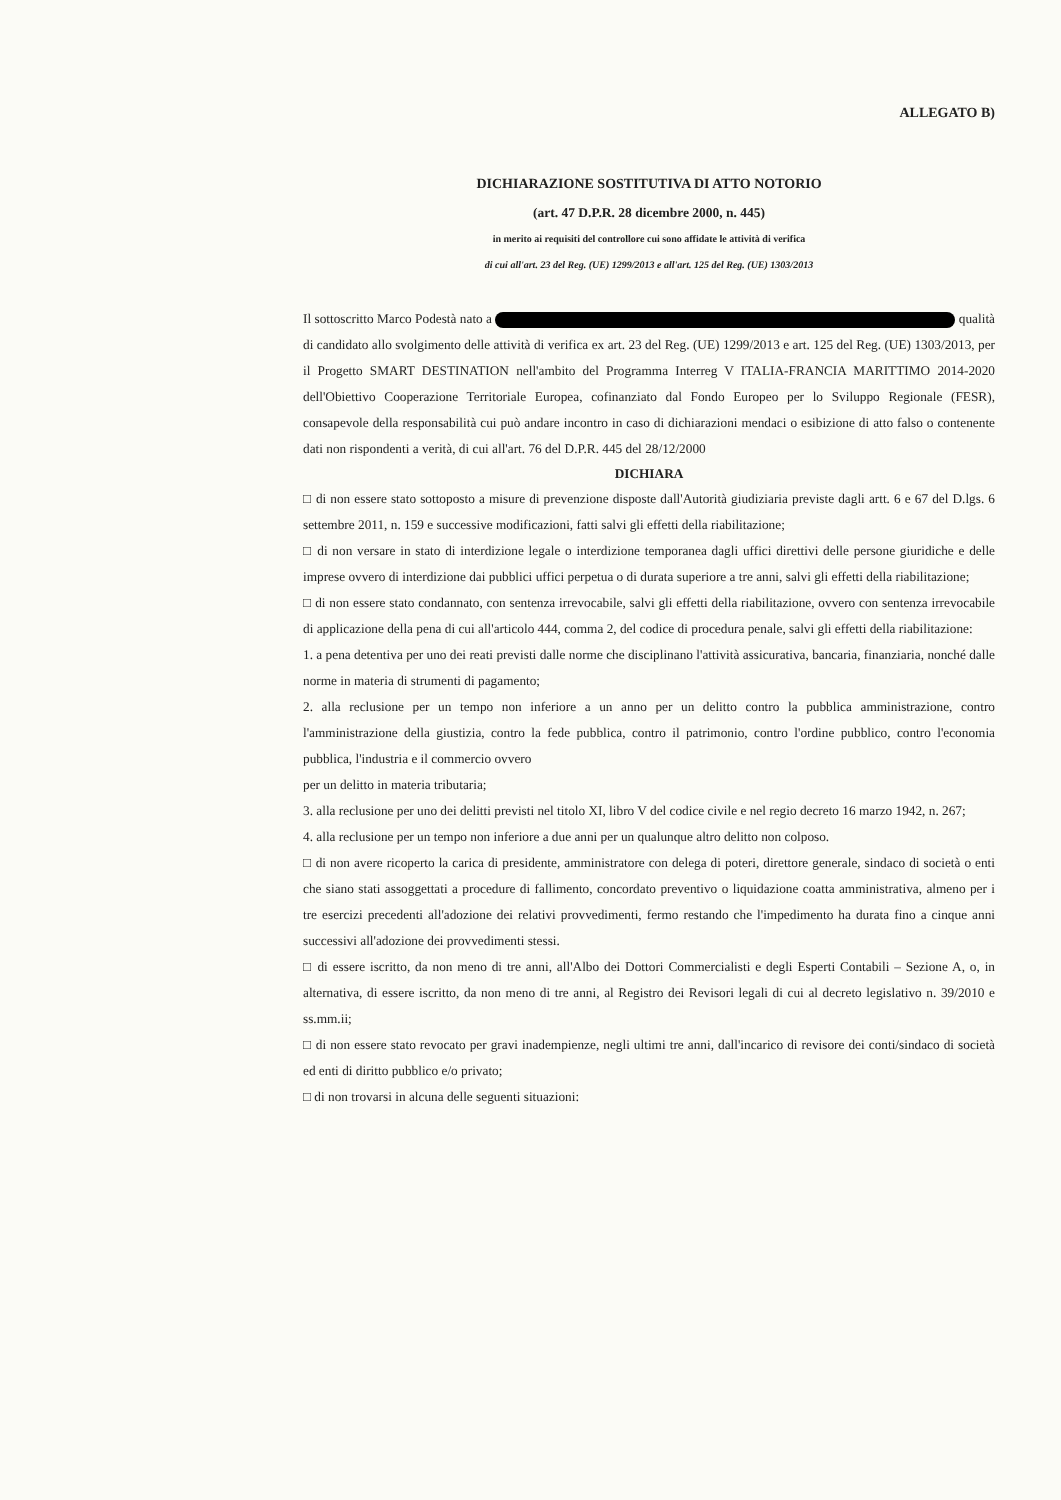ALLEGATO B)
DICHIARAZIONE SOSTITUTIVA DI ATTO NOTORIO
(art. 47 D.P.R. 28 dicembre 2000, n. 445)
in merito ai requisiti del controllore cui sono affidate le attività di verifica
di cui all'art. 23 del Reg. (UE) 1299/2013 e all'art. 125 del Reg. (UE) 1303/2013
Il sottoscritto Marco Podestà nato a qualità di candidato allo svolgimento delle attività di verifica ex art. 23 del Reg. (UE) 1299/2013 e art. 125 del Reg. (UE) 1303/2013, per il Progetto SMART DESTINATION nell'ambito del Programma Interreg V ITALIA-FRANCIA MARITTIMO 2014-2020 dell'Obiettivo Cooperazione Territoriale Europea, cofinanziato dal Fondo Europeo per lo Sviluppo Regionale (FESR), consapevole della responsabilità cui può andare incontro in caso di dichiarazioni mendaci o esibizione di atto falso o contenente dati non rispondenti a verità, di cui all'art. 76 del D.P.R. 445 del 28/12/2000
DICHIARA
□ di non essere stato sottoposto a misure di prevenzione disposte dall'Autorità giudiziaria previste dagli artt. 6 e 67 del D.lgs. 6 settembre 2011, n. 159 e successive modificazioni, fatti salvi gli effetti della riabilitazione;
□ di non versare in stato di interdizione legale o interdizione temporanea dagli uffici direttivi delle persone giuridiche e delle imprese ovvero di interdizione dai pubblici uffici perpetua o di durata superiore a tre anni, salvi gli effetti della riabilitazione;
□ di non essere stato condannato, con sentenza irrevocabile, salvi gli effetti della riabilitazione, ovvero con sentenza irrevocabile di applicazione della pena di cui all'articolo 444, comma 2, del codice di procedura penale, salvi gli effetti della riabilitazione:
1. a pena detentiva per uno dei reati previsti dalle norme che disciplinano l'attività assicurativa, bancaria, finanziaria, nonché dalle norme in materia di strumenti di pagamento;
2. alla reclusione per un tempo non inferiore a un anno per un delitto contro la pubblica amministrazione, contro l'amministrazione della giustizia, contro la fede pubblica, contro il patrimonio, contro l'ordine pubblico, contro l'economia pubblica, l'industria e il commercio ovvero
per un delitto in materia tributaria;
3. alla reclusione per uno dei delitti previsti nel titolo XI, libro V del codice civile e nel regio decreto 16 marzo 1942, n. 267;
4. alla reclusione per un tempo non inferiore a due anni per un qualunque altro delitto non colposo.
□ di non avere ricoperto la carica di presidente, amministratore con delega di poteri, direttore generale, sindaco di società o enti che siano stati assoggettati a procedure di fallimento, concordato preventivo o liquidazione coatta amministrativa, almeno per i tre esercizi precedenti all'adozione dei relativi provvedimenti, fermo restando che l'impedimento ha durata fino a cinque anni successivi all'adozione dei provvedimenti stessi.
□ di essere iscritto, da non meno di tre anni, all'Albo dei Dottori Commercialisti e degli Esperti Contabili – Sezione A, o, in alternativa, di essere iscritto, da non meno di tre anni, al Registro dei Revisori legali di cui al decreto legislativo n. 39/2010 e ss.mm.ii;
□ di non essere stato revocato per gravi inadempienze, negli ultimi tre anni, dall'incarico di revisore dei conti/sindaco di società ed enti di diritto pubblico e/o privato;
□ di non trovarsi in alcuna delle seguenti situazioni: